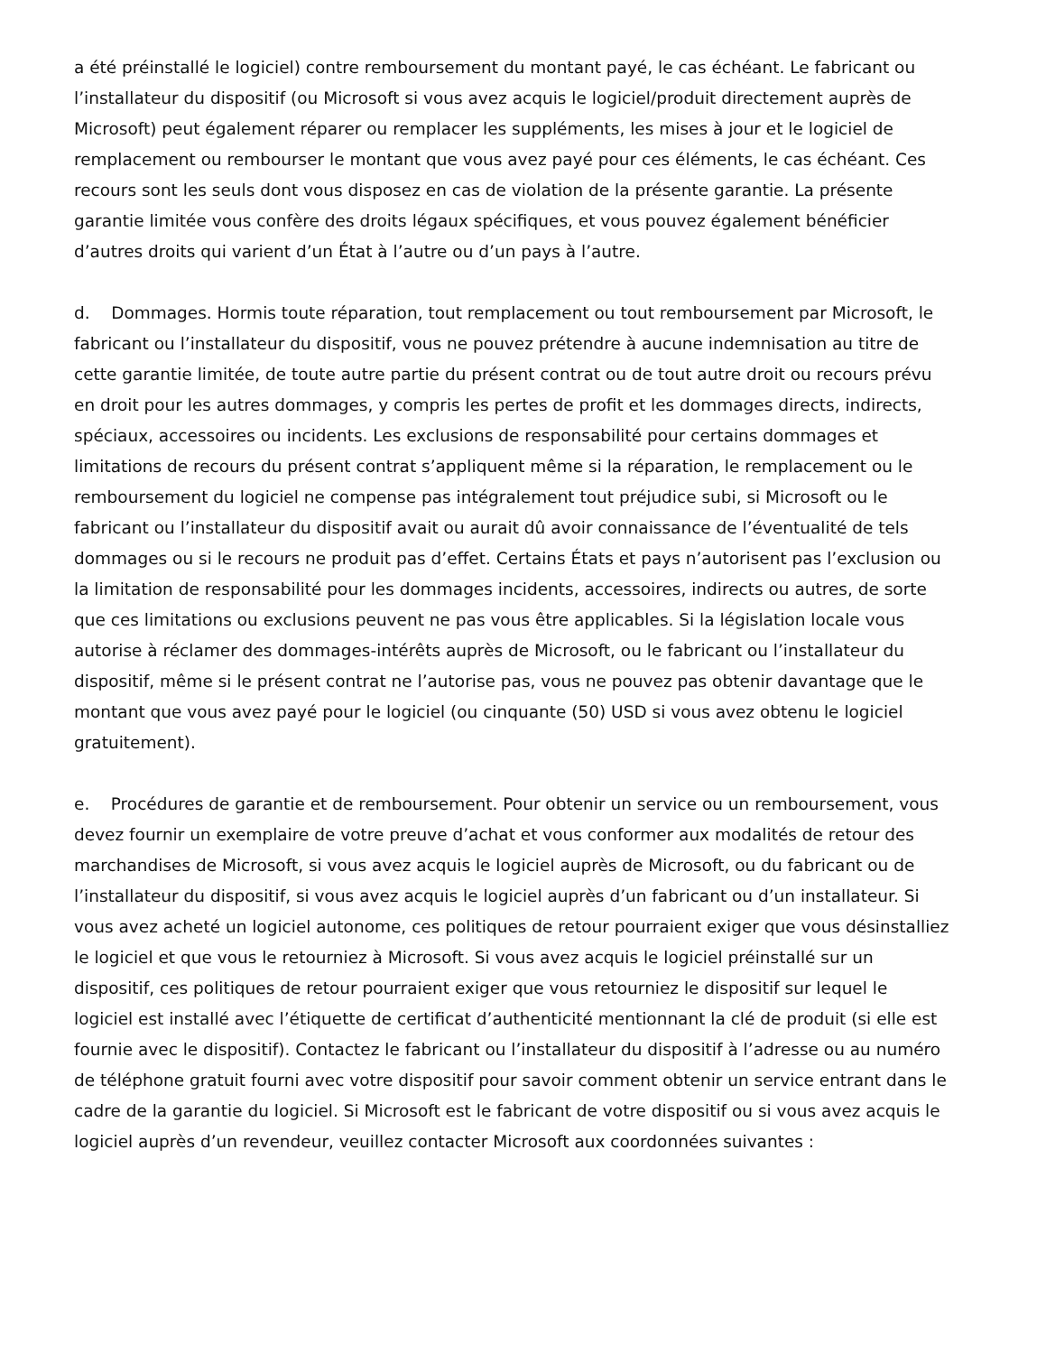a été préinstallé le logiciel) contre remboursement du montant payé, le cas échéant. Le fabricant ou l’installateur du dispositif (ou Microsoft si vous avez acquis le logiciel/produit directement auprès de Microsoft) peut également réparer ou remplacer les suppléments, les mises à jour et le logiciel de remplacement ou rembourser le montant que vous avez payé pour ces éléments, le cas échéant. Ces recours sont les seuls dont vous disposez en cas de violation de la présente garantie. La présente garantie limitée vous confère des droits légaux spécifiques, et vous pouvez également bénéficier d’autres droits qui varient d’un État à l’autre ou d’un pays à l’autre.
d. Dommages. Hormis toute réparation, tout remplacement ou tout remboursement par Microsoft, le fabricant ou l’installateur du dispositif, vous ne pouvez prétendre à aucune indemnisation au titre de cette garantie limitée, de toute autre partie du présent contrat ou de tout autre droit ou recours prévu en droit pour les autres dommages, y compris les pertes de profit et les dommages directs, indirects, spéciaux, accessoires ou incidents. Les exclusions de responsabilité pour certains dommages et limitations de recours du présent contrat s’appliquent même si la réparation, le remplacement ou le remboursement du logiciel ne compense pas intégralement tout préjudice subi, si Microsoft ou le fabricant ou l’installateur du dispositif avait ou aurait dû avoir connaissance de l’éventualité de tels dommages ou si le recours ne produit pas d’effet. Certains États et pays n’autorisent pas l’exclusion ou la limitation de responsabilité pour les dommages incidents, accessoires, indirects ou autres, de sorte que ces limitations ou exclusions peuvent ne pas vous être applicables. Si la législation locale vous autorise à réclamer des dommages-intérêts auprès de Microsoft, ou le fabricant ou l’installateur du dispositif, même si le présent contrat ne l’autorise pas, vous ne pouvez pas obtenir davantage que le montant que vous avez payé pour le logiciel (ou cinquante (50) USD si vous avez obtenu le logiciel gratuitement).
e. Procédures de garantie et de remboursement. Pour obtenir un service ou un remboursement, vous devez fournir un exemplaire de votre preuve d’achat et vous conformer aux modalités de retour des marchandises de Microsoft, si vous avez acquis le logiciel auprès de Microsoft, ou du fabricant ou de l’installateur du dispositif, si vous avez acquis le logiciel auprès d’un fabricant ou d’un installateur. Si vous avez acheté un logiciel autonome, ces politiques de retour pourraient exiger que vous désinstalliez le logiciel et que vous le retourniez à Microsoft. Si vous avez acquis le logiciel préinstallé sur un dispositif, ces politiques de retour pourraient exiger que vous retourniez le dispositif sur lequel le logiciel est installé avec l’étiquette de certificat d’authenticité mentionnant la clé de produit (si elle est fournie avec le dispositif). Contactez le fabricant ou l’installateur du dispositif à l’adresse ou au numéro de téléphone gratuit fourni avec votre dispositif pour savoir comment obtenir un service entrant dans le cadre de la garantie du logiciel. Si Microsoft est le fabricant de votre dispositif ou si vous avez acquis le logiciel auprès d’un revendeur, veuillez contacter Microsoft aux coordonnées suivantes :